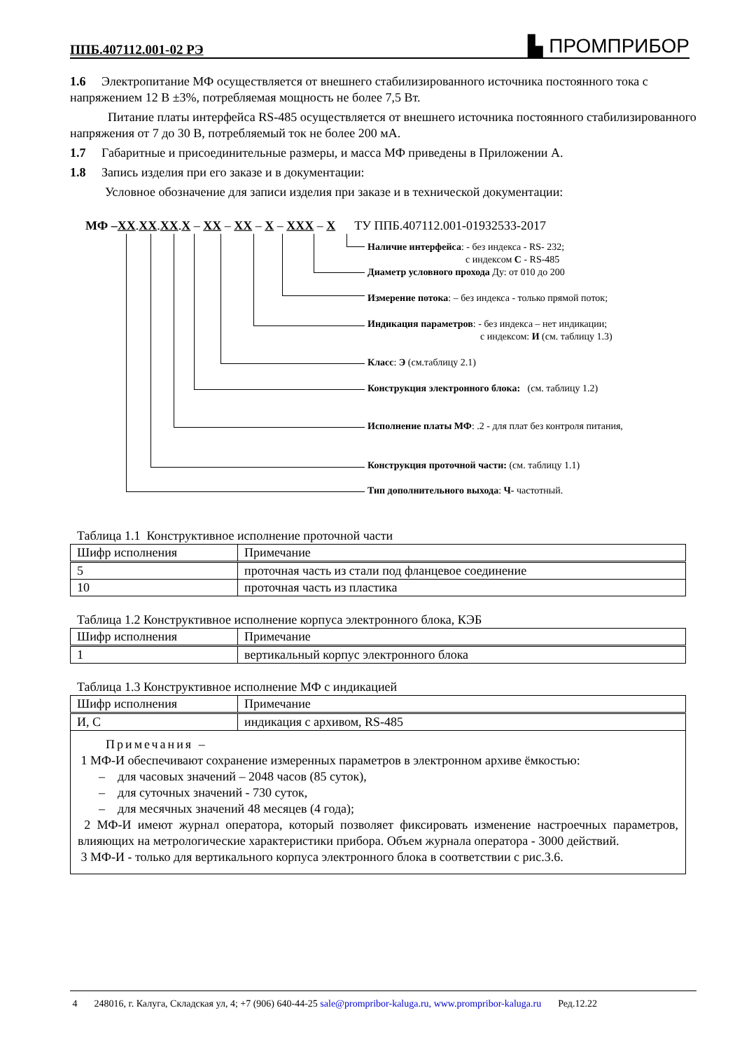ППБ.407112.001-02 РЭ ▙ ПРОМПРИБОР
1.6 Электропитание МФ осуществляется от внешнего стабилизированного источника постоянного тока с напряжением 12 В ±3%, потребляемая мощность не более 7,5 Вт.
Питание платы интерфейса RS-485 осуществляется от внешнего источника постоянного стабилизированного напряжения от 7 до 30 В, потребляемый ток не более 200 мА.
1.7 Габаритные и присоединительные размеры, и масса МФ приведены в Приложении А.
1.8 Запись изделия при его заказе и в документации:
Условное обозначение для записи изделия при заказе и в технической документации:
МФ –ХХ.ХХ.ХХ.Х – ХХ – ХХ – Х – ХХХ – Х ТУ ППБ.407112.001-01932533-2017
Наличие интерфейса: - без индекса - RS- 232;
с индексом С - RS-485
Диаметр условного прохода Ду: от 010 до 200
Измерение потока: – без индекса - только прямой поток;
Индикация параметров: - без индекса – нет индикации;
с индексом: И (см. таблицу 1.3)
Класс: Э (см.таблицу 2.1)
Конструкция электронного блока: (см. таблицу 1.2)
Исполнение платы МФ: .2 - для плат без контроля питания,
Конструкция проточной части: (см. таблицу 1.1)
Тип дополнительного выхода: Ч- частотный.
Таблица 1.1 Конструктивное исполнение проточной части
| Шифр исполнения | Примечание |
| 5 | проточная часть из стали под фланцевое соединение |
| 10 | проточная часть из пластика |
Таблица 1.2 Конструктивное исполнение корпуса электронного блока, КЭБ
| Шифр исполнения | Примечание |
| 1 | вертикальный корпус электронного блока |
Таблица 1.3 Конструктивное исполнение МФ с индикацией
| Шифр исполнения | Примечание |
| И, С | индикация с архивом, RS-485 |
| Примечания – 1 МФ-И обеспечивают сохранение измеренных параметров в электронном архиве ёмкостью: – для часовых значений – 2048 часов (85 суток), – для суточных значений - 730 суток, – для месячных значений 48 месяцев (4 года); 2 МФ-И имеют журнал оператора, который позволяет фиксировать изменение настроечных параметров, влияющих на метрологические характеристики прибора. Объем журнала оператора - 3000 действий. 3 МФ-И - только для вертикального корпуса электронного блока в соответствии с рис.3.6. | |
4 248016, г. Калуга, Складская ул, 4; +7 (906) 640-44-25 sale@promprib​or-kaluga.ru, www.promprib​or-kaluga.ru Ред.12.22